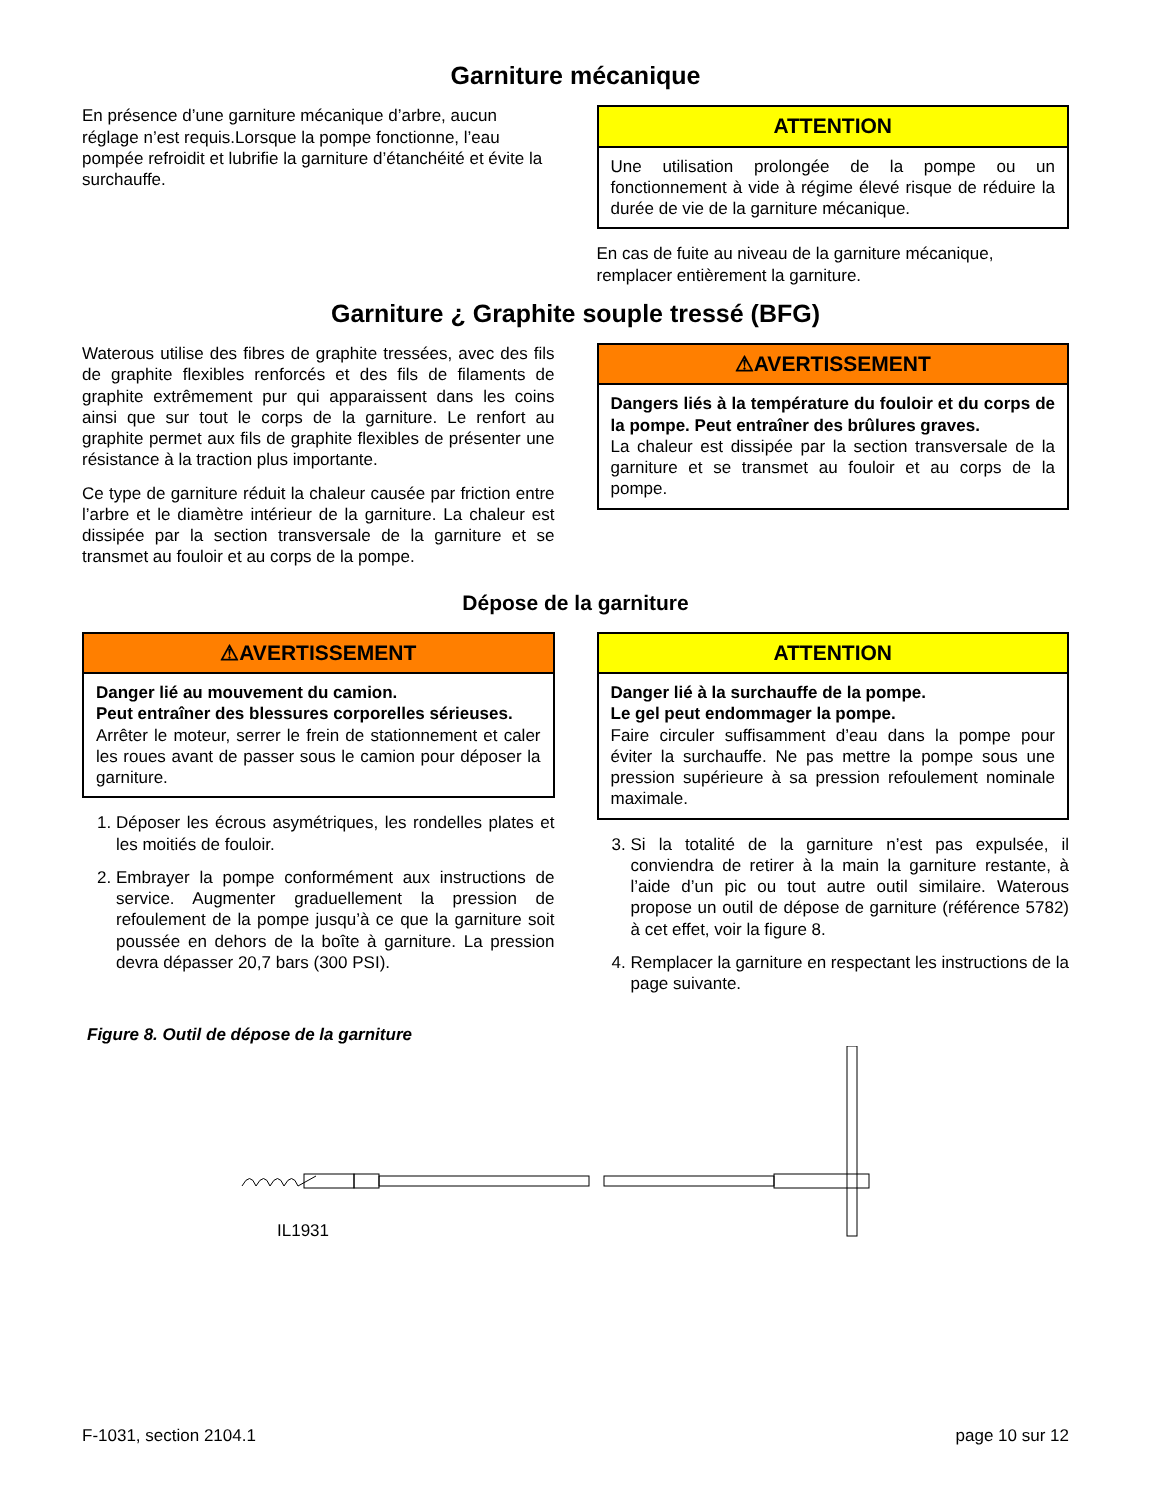Garniture mécanique
En présence d’une garniture mécanique d’arbre, aucun réglage n’est requis.Lorsque la pompe fonctionne, l’eau pompée refroidit et lubrifie la garniture d’étanchéité et évite la surchauffe.
ATTENTION
Une utilisation prolongée de la pompe ou un fonctionnement à vide à régime élevé risque de réduire la durée de vie de la garniture mécanique.
En cas de fuite au niveau de la garniture mécanique, remplacer entièrement la garniture.
Garniture ¿ Graphite souple tressé (BFG)
Waterous utilise des fibres de graphite tressées, avec des fils de graphite flexibles renforcés et des fils de filaments de graphite extrêmement pur qui apparaissent dans les coins ainsi que sur tout le corps de la garniture. Le renfort au graphite permet aux fils de graphite flexibles de présenter une résistance à la traction plus importante.
Ce type de garniture réduit la chaleur causée par friction entre l’arbre et le diamètre intérieur de la garniture. La chaleur est dissipée par la section transversale de la garniture et se transmet au fouloir et au corps de la pompe.
⚠AVERTISSEMENT
Dangers liés à la température du fouloir et du corps de la pompe. Peut entraîner des brûlures graves.
La chaleur est dissipée par la section transversale de la garniture et se transmet au fouloir et au corps de la pompe.
Dépose de la garniture
⚠AVERTISSEMENT
Danger lié au mouvement du camion.
Peut entraîner des blessures corporelles sérieuses.
Arrêter le moteur, serrer le frein de stationnement et caler les roues avant de passer sous le camion pour déposer la garniture.
1. Déposer les écrous asymétriques, les rondelles plates et les moitiés de fouloir.
2. Embrayer la pompe conformément aux instructions de service. Augmenter graduellement la pression de refoulement de la pompe jusqu’à ce que la garniture soit poussée en dehors de la boîte à garniture. La pression devra dépasser 20,7 bars (300 PSI).
ATTENTION
Danger lié à la surchauffe de la pompe.
Le gel peut endommager la pompe.
Faire circuler suffisamment d’eau dans la pompe pour éviter la surchauffe. Ne pas mettre la pompe sous une pression supérieure à sa pression refoulement nominale maximale.
3. Si la totalité de la garniture n’est pas expulsée, il conviendra de retirer à la main la garniture restante, à l’aide d’un pic ou tout autre outil similaire. Waterous propose un outil de dépose de garniture (référence 5782) à cet effet, voir la figure 8.
4. Remplacer la garniture en respectant les instructions de la page suivante.
Figure 8. Outil de dépose de la garniture
IL1931
F-1031, section 2104.1 page 10 sur 12